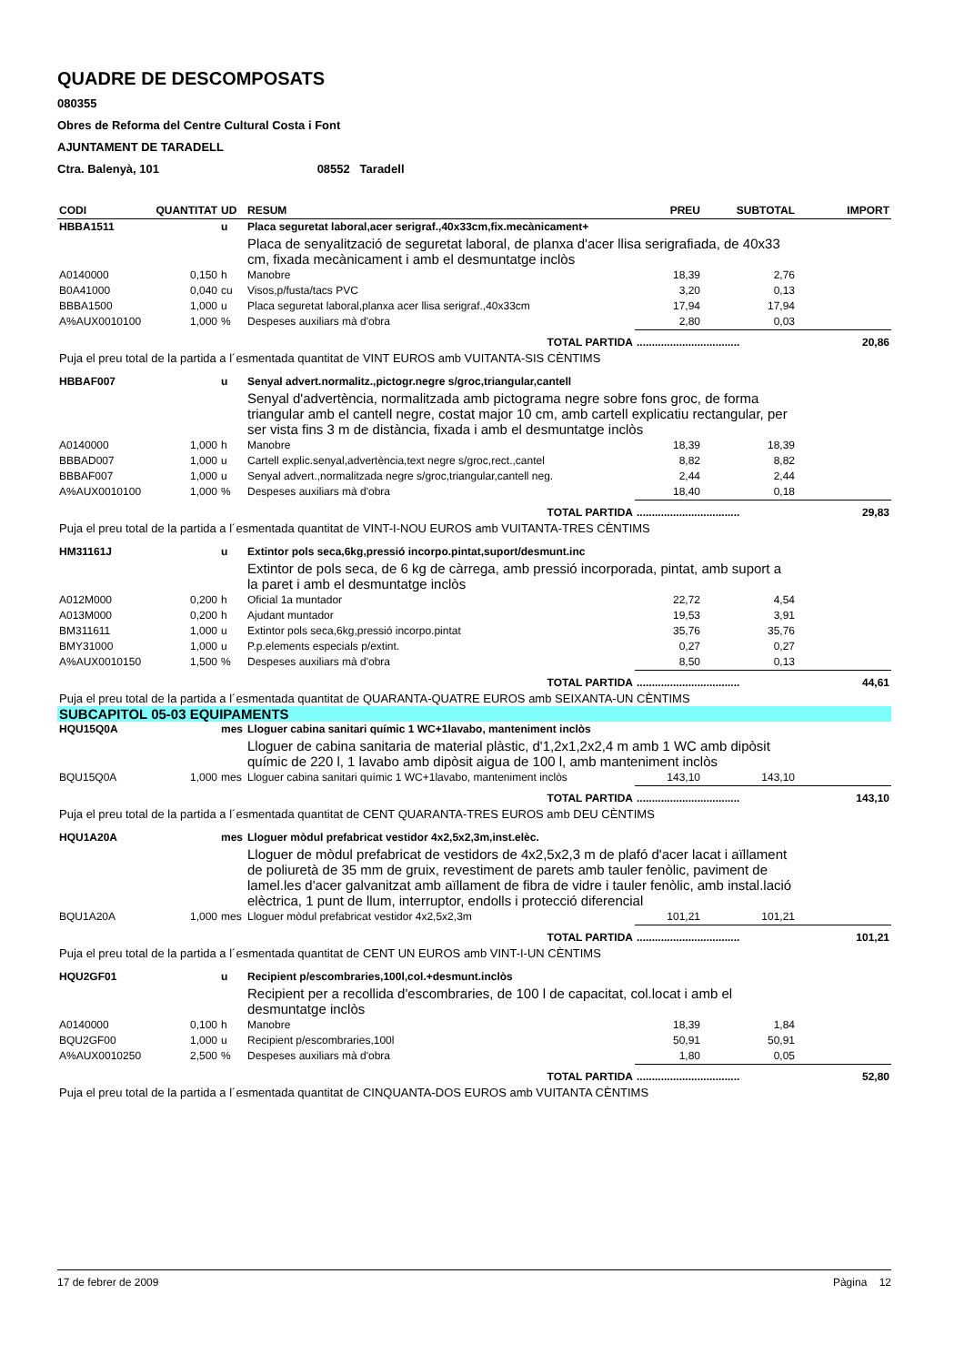QUADRE DE DESCOMPOSATS
080355
Obres de Reforma del Centre Cultural Costa i Font
AJUNTAMENT DE TARADELL
Ctra. Balenyà, 101 08552 Taradell
| CODI | QUANTITAT | UD | RESUM | PREU | SUBTOTAL | IMPORT |
| --- | --- | --- | --- | --- | --- | --- |
| HBBA1511 | | u | Placa seguretat laboral,acer serigraf.,40x33cm,fix.mecànicament+ | | | |
| | | | Placa de senyalització de seguretat laboral, de planxa d'acer llisa serigrafiada, de 40x33 cm, fixada mecànicament i amb el desmuntatge inclòs | | | |
| A0140000 | 0,150 | h | Manobre | 18,39 | 2,76 | |
| B0A41000 | 0,040 | cu | Visos,p/fusta/tacs PVC | 3,20 | 0,13 | |
| BBBA1500 | 1,000 | u | Placa seguretat laboral,planxa acer llisa serigraf.,40x33cm | 17,94 | 17,94 | |
| A%AUX0010100 | 1,000 | % | Despeses auxiliars mà d'obra | 2,80 | 0,03 | |
| TOTAL PARTIDA | | | | .................................. | | 20,86 |
| Puja el preu total de la partida a l´esmentada quantitat de VINT EUROS amb VUITANTA-SIS CÈNTIMS | | | | | | |
| HBBAF007 | | u | Senyal advert.normalitz.,pictogr.negre s/groc,triangular,cantell | | | |
| | | | Senyal d'advertència, normalitzada amb pictograma negre sobre fons groc, de forma triangular amb el cantell negre, costat major 10 cm, amb cartell explicatiu rectangular, per ser vista fins 3 m de distància, fixada i amb el desmuntatge inclòs | | | |
| A0140000 | 1,000 | h | Manobre | 18,39 | 18,39 | |
| BBBAD007 | 1,000 | u | Cartell explic.senyal,advertència,text negre s/groc,rect.,cantel | 8,82 | 8,82 | |
| BBBAF007 | 1,000 | u | Senyal advert.,normalitzada negre s/groc,triangular,cantell neg. | 2,44 | 2,44 | |
| A%AUX0010100 | 1,000 | % | Despeses auxiliars mà d'obra | 18,40 | 0,18 | |
| TOTAL PARTIDA | | | | .................................. | | 29,83 |
| Puja el preu total de la partida a l´esmentada quantitat de VINT-I-NOU EUROS amb VUITANTA-TRES CÈNTIMS | | | | | | |
| HM31161J | | u | Extintor pols seca,6kg,pressió incorpo.pintat,suport/desmunt.inc | | | |
| | | | Extintor de pols seca, de 6 kg de càrrega, amb pressió incorporada, pintat, amb suport a la paret i amb el desmuntatge inclòs | | | |
| A012M000 | 0,200 | h | Oficial 1a muntador | 22,72 | 4,54 | |
| A013M000 | 0,200 | h | Ajudant muntador | 19,53 | 3,91 | |
| BM311611 | 1,000 | u | Extintor pols seca,6kg,pressió incorpo.pintat | 35,76 | 35,76 | |
| BMY31000 | 1,000 | u | P.p.elements especials p/extint. | 0,27 | 0,27 | |
| A%AUX0010150 | 1,500 | % | Despeses auxiliars mà d'obra | 8,50 | 0,13 | |
| TOTAL PARTIDA | | | | .................................. | | 44,61 |
| Puja el preu total de la partida a l´esmentada quantitat de QUARANTA-QUATRE EUROS amb SEIXANTA-UN CÈNTIMS | | | | | | |
| SUBCAPITOL 05-03 EQUIPAMENTS | | | | | | |
| HQU15Q0A | | mes | Lloguer cabina sanitari químic 1 WC+1lavabo, manteniment inclòs | | | |
| | | | Lloguer de cabina sanitaria de material plàstic, d'1,2x1,2x2,4 m amb 1 WC amb dipòsit químic de 220 l, 1 lavabo amb dipòsit aigua de 100 l, amb manteniment inclòs | | | |
| BQU15Q0A | 1,000 | mes | Lloguer cabina sanitari químic 1 WC+1lavabo, manteniment inclòs | 143,10 | 143,10 | |
| TOTAL PARTIDA | | | | .................................. | | 143,10 |
| Puja el preu total de la partida a l´esmentada quantitat de CENT QUARANTA-TRES EUROS amb DEU CÈNTIMS | | | | | | |
| HQU1A20A | | mes | Lloguer mòdul prefabricat vestidor 4x2,5x2,3m,inst.elèc. | | | |
| | | | Lloguer de mòdul prefabricat de vestidors de 4x2,5x2,3 m de plafó d'acer lacat i aïllament de poliuretà de 35 mm de gruix, revestiment de parets amb tauler fenòlic, paviment de lamel.les d'acer galvanitzat amb aïllament de fibra de vidre i tauler fenòlic, amb instal.lació elèctrica, 1 punt de llum, interruptor, endolls i protecció diferencial | | | |
| BQU1A20A | 1,000 | mes | Lloguer mòdul prefabricat vestidor 4x2,5x2,3m | 101,21 | 101,21 | |
| TOTAL PARTIDA | | | | .................................. | | 101,21 |
| Puja el preu total de la partida a l´esmentada quantitat de CENT UN EUROS amb VINT-I-UN CÈNTIMS | | | | | | |
| HQU2GF01 | | u | Recipient p/escombraries,100l,col.+desmunt.inclòs | | | |
| | | | Recipient per a recollida d'escombraries, de 100 l de capacitat, col.locat i amb el desmuntatge inclòs | | | |
| A0140000 | 0,100 | h | Manobre | 18,39 | 1,84 | |
| BQU2GF00 | 1,000 | u | Recipient p/escombraries,100l | 50,91 | 50,91 | |
| A%AUX0010250 | 2,500 | % | Despeses auxiliars mà d'obra | 1,80 | 0,05 | |
| TOTAL PARTIDA | | | | .................................. | | 52,80 |
| Puja el preu total de la partida a l´esmentada quantitat de CINQUANTA-DOS EUROS amb VUITANTA CÈNTIMS | | | | | | |
17 de febrer de 2009 Pàgina 12